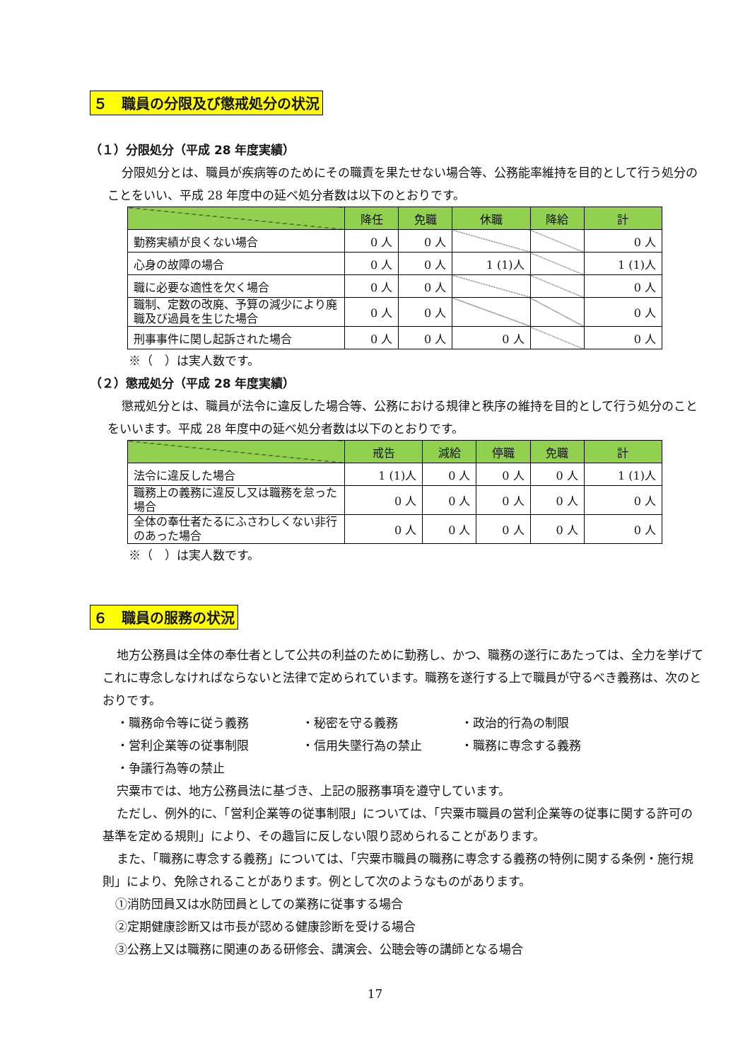５　職員の分限及び懲戒処分の状況
（１）分限処分（平成 28 年度実績）
分限処分とは、職員が疾病等のためにその職責を果たせない場合等、公務能率維持を目的として行う処分のことをいい、平成 28 年度中の延べ処分者数は以下のとおりです。
| | 降任 | 免職 | 休職 | 降給 | 計 |
| --- | --- | --- | --- | --- | --- |
| 勤務実績が良くない場合 | 0 人 | 0 人 | | | 0 人 |
| 心身の故障の場合 | 0 人 | 0 人 | 1 (1)人 | | 1 (1)人 |
| 職に必要な適性を欠く場合 | 0 人 | 0 人 | | | 0 人 |
| 職制、定数の改廃、予算の減少により廃職及び過員を生じた場合 | 0 人 | 0 人 | | | 0 人 |
| 刑事事件に関し起訴された場合 | 0 人 | 0 人 | 0 人 | | 0 人 |
※（　）は実人数です。
（２）懲戒処分（平成 28 年度実績）
懲戒処分とは、職員が法令に違反した場合等、公務における規律と秩序の維持を目的として行う処分のことをいいます。平成 28 年度中の延べ処分者数は以下のとおりです。
| | 戒告 | 減給 | 停職 | 免職 | 計 |
| --- | --- | --- | --- | --- | --- |
| 法令に違反した場合 | 1 (1)人 | 0 人 | 0 人 | 0 人 | 1 (1)人 |
| 職務上の義務に違反し又は職務を怠った場合 | 0 人 | 0 人 | 0 人 | 0 人 | 0 人 |
| 全体の奉仕者たるにふさわしくない非行のあった場合 | 0 人 | 0 人 | 0 人 | 0 人 | 0 人 |
※（　）は実人数です。
６　職員の服務の状況
地方公務員は全体の奉仕者として公共の利益のために勤務し、かつ、職務の遂行にあたっては、全力を挙げてこれに専念しなければならないと法律で定められています。職務を遂行する上で職員が守るべき義務は、次のとおりです。
・職務命令等に従う義務 ・秘密を守る義務 ・政治的行為の制限 ・営利企業等の従事制限 ・信用失墜行為の禁止 ・職務に専念する義務 ・争議行為等の禁止
宍粟市では、地方公務員法に基づき、上記の服務事項を遵守しています。
ただし、例外的に、「営利企業等の従事制限」については、「宍粟市職員の営利企業等の従事に関する許可の基準を定める規則」により、その趣旨に反しない限り認められることがあります。
また、「職務に専念する義務」については、「宍粟市職員の職務に専念する義務の特例に関する条例・施行規則」により、免除されることがあります。例として次のようなものがあります。
①消防団員又は水防団員としての業務に従事する場合
②定期健康診断又は市長が認める健康診断を受ける場合
③公務上又は職務に関連のある研修会、講演会、公聴会等の講師となる場合
17